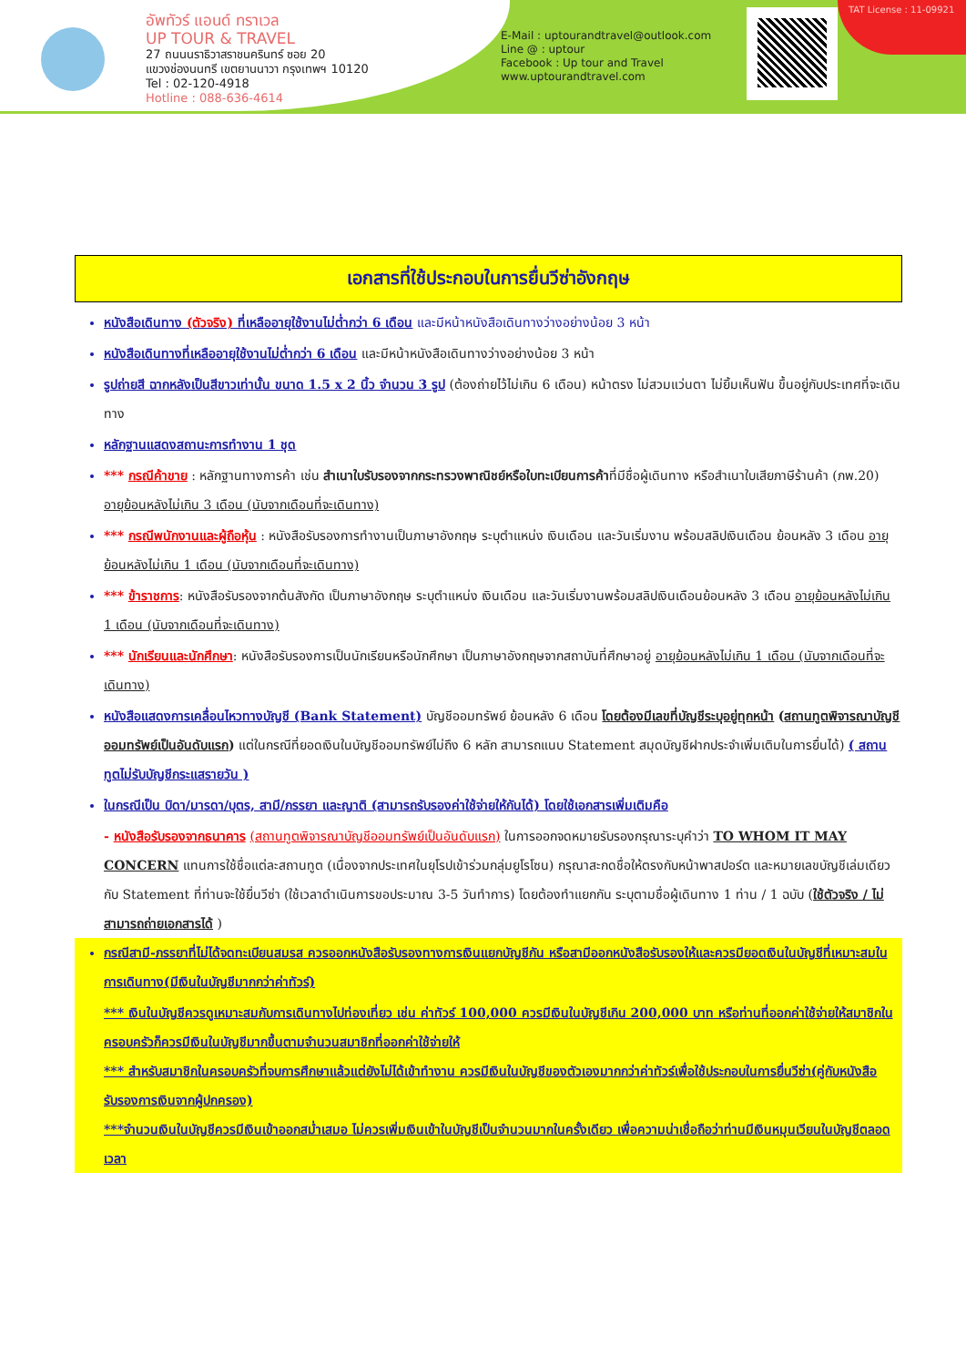อัพทัวร์ แอนด์ ทราเวล
UP TOUR & TRAVEL
27 ถนนนราธิวาสราชนครินทร์ ซอย 20
แขวงช่องนนทรี เขตยานนาวา กรุงเทพฯ 10120
Tel : 02-120-4918
Hotline : 088-636-4614
E-Mail : uptourandtravel@outlook.com
Line @ : uptour
Facebook : Up tour and Travel
www.uptourandtravel.com
TAT License : 11-09921
เอกสารที่ใช้ประกอบในการยื่นวีซ่าอังกฤษ
หนังสือเดินทาง (ตัวจริง) ที่เหลืออายุใช้งานไม่ต่ำกว่า 6 เดือน และมีหน้าหนังสือเดินทางว่างอย่างน้อย 3 หน้า
หนังสือเดินทางที่เหลืออายุใช้งานไม่ต่ำกว่า 6 เดือน และมีหน้าหนังสือเดินทางว่างอย่างน้อย 3 หน้า
รูปถ่ายสี ฉากหลังเป็นสีขาวเท่านั้น ขนาด 1.5 x 2 นิ้ว จำนวน 3 รูป (ต้องถ่ายไว้ไม่เกิน 6 เดือน) หน้าตรง ไม่สวมแว่นตา ไม่ยิ้มเห็นฟัน ขึ้นอยู่กับประเทศที่จะเดินทาง
หลักฐานแสดงสถานะการทำงาน 1 ชุด
*** กรณีค้าขาย : หลักฐานทางการค้า เช่น สำเนาใบรับรองจากกระทรวงพาณิชย์หรือใบทะเบียนการค้าที่มีชื่อผู้เดินทาง หรือสำเนาใบเสียภาษีร้านค้า (ภพ.20) อายุย้อนหลังไม่เกิน 3 เดือน (นับจากเดือนที่จะเดินทาง)
*** กรณีพนักงานและผู้ถือหุ้น : หนังสือรับรองการทำงานเป็นภาษาอังกฤษ ระบุตำแหน่ง เงินเดือน และวันเริ่มงาน พร้อมสลิปเงินเดือน ย้อนหลัง 3 เดือน อายุย้อนหลังไม่เกิน 1 เดือน (นับจากเดือนที่จะเดินทาง)
*** ข้าราชการ: หนังสือรับรองจากต้นสังกัด เป็นภาษาอังกฤษ ระบุตำแหน่ง เงินเดือน และวันเริ่มงานพร้อมสลิปเงินเดือนย้อนหลัง 3 เดือน อายุย้อนหลังไม่เกิน 1 เดือน (นับจากเดือนที่จะเดินทาง)
*** นักเรียนและนักศึกษา: หนังสือรับรองการเป็นนักเรียนหรือนักศึกษา เป็นภาษาอังกฤษจากสถาบันที่ศึกษาอยู่ อายุย้อนหลังไม่เกิน 1 เดือน (นับจากเดือนที่จะเดินทาง)
หนังสือแสดงการเคลื่อนไหวทางบัญชี (Bank Statement) บัญชีออมทรัพย์ ย้อนหลัง 6 เดือน โดยต้องมีเลขที่บัญชีระบุอยู่ทุกหน้า (สถานทูตพิจารณาบัญชีออมทรัพย์เป็นอันดับแรก) แต่ในกรณีที่ยอดเงินในบัญชีออมทรัพย์ไม่ถึง 6 หลัก สามารถแนบ Statement สมุดบัญชีฝากประจำเพิ่มเติมในการยื่นได้) ( สถานทูตไม่รับบัญชีกระแสรายวัน )
ในกรณีเป็น บิดา/มารดา/บุตร, สามี/ภรรยา และญาติ (สามารถรับรองค่าใช้จ่ายให้กันได้) โดยใช้เอกสารเพิ่มเติมคือ
- หนังสือรับรองจากธนาคาร (สถานทูตพิจารณาบัญชีออมทรัพย์เป็นอันดับแรก) ในการออกจดหมายรับรองกรุณาระบุคำว่า TO WHOM IT MAY CONCERN แทนการใช้ชื่อแต่ละสถานทูต (เนื่องจากประเทศในยุโรปเข้าร่วมกลุ่มยูโรโซน) กรุณาสะกดชื่อให้ตรงกับหน้าพาสปอร์ต และหมายเลขบัญชีเล่มเดียวกับ Statement ที่ท่านจะใช้ยื่นวีซ่า (ใช้เวลาดำเนินการขอประมาณ 3-5 วันทำการ) โดยต้องทำแยกกัน ระบุตามชื่อผู้เดินทาง 1 ท่าน / 1 ฉบับ (ใช้ตัวจริง / ไม่สามารถถ่ายเอกสารได้ )
กรณีสามี-ภรรยาที่ไม่ได้จดทะเบียนสมรส ควรออกหนังสือรับรองทางการเงินแยกบัญชีกัน หรือสามีออกหนังสือรับรองให้และควรมียอดเงินในบัญชีที่เหมาะสมในการเดินทาง(มีเงินในบัญชีมากกว่าค่าทัวร์)
*** เงินในบัญชีควรดูเหมาะสมกับการเดินทางไปท่องเที่ยว เช่น ค่าทัวร์ 100,000 ควรมีเงินในบัญชีเกิน 200,000 บาท หรือท่านที่ออกค่าใช้จ่ายให้สมาชิกในครอบครัวก็ควรมีเงินในบัญชีมากขึ้นตามจำนวนสมาชิกที่ออกค่าใช้จ่ายให้
*** สำหรับสมาชิกในครอบครัวที่จบการศึกษาแล้วแต่ยังไม่ได้เข้าทำงาน ควรมีเงินในบัญชีของตัวเองมากกว่าค่าทัวร์เพื่อใช้ประกอบในการยื่นวีซ่า(คู่กับหนังสือรับรองการเงินจากผู้ปกครอง)
***จำนวนเงินในบัญชีควรมีเงินเข้าออกสม่ำเสมอ ไม่ควรเพิ่มเงินเข้าในบัญชีเป็นจำนวนมากในครั้งเดียว เพื่อความน่าเชื่อถือว่าท่านมีเงินหมุนเวียนในบัญชีตลอดเวลา